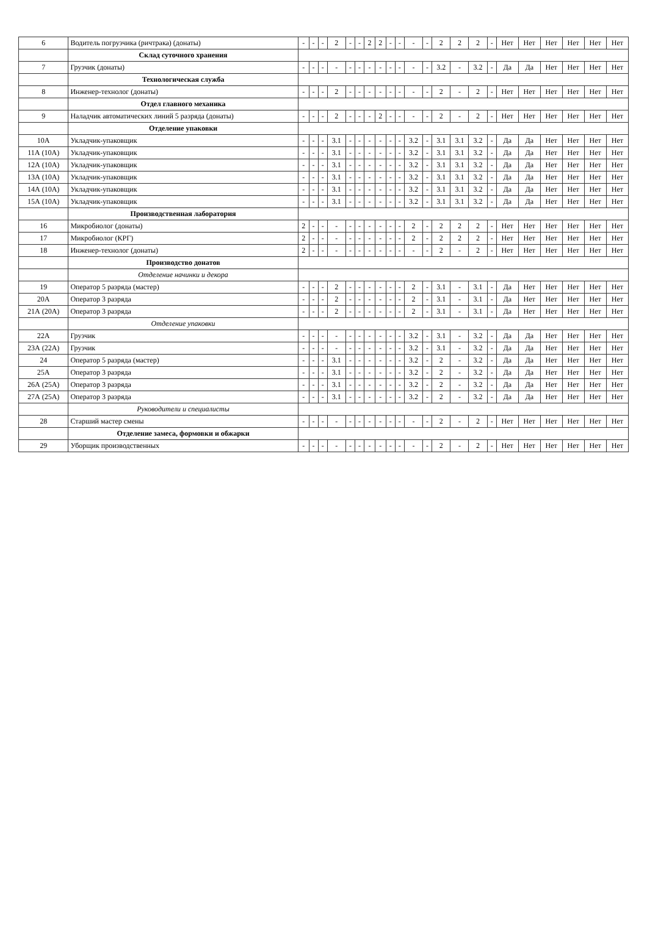| 6 | Водитель погрузчика (ричтрака) (донаты) | - | - | - | 2 | - | - | 2 | 2 | - | - | - | - | 2 | 2 | 2 | - | Нет | Нет | Нет | Нет | Нет | Нет |
| | Склад суточного хранения | | | | | | | | | | | | | | | | | | | | | | |
| 7 | Грузчик (донаты) | - | - | - | - | - | - | - | - | - | - | - | - | 3.2 | - | 3.2 | - | Да | Да | Нет | Нет | Нет | Нет |
| | Технологическая служба | | | | | | | | | | | | | | | | | | | | | | |
| 8 | Инженер-технолог (донаты) | - | - | - | 2 | - | - | - | - | - | - | - | - | 2 | - | 2 | - | Нет | Нет | Нет | Нет | Нет | Нет |
| | Отдел главного механика | | | | | | | | | | | | | | | | | | | | | | |
| 9 | Наладчик автоматических линий 5 разряда (донаты) | - | - | - | 2 | - | - | - | 2 | - | - | - | - | 2 | - | 2 | - | Нет | Нет | Нет | Нет | Нет | Нет |
| | Отделение упаковки | | | | | | | | | | | | | | | | | | | | | | |
| 10А | Укладчик-упаковщик | - | - | - | 3.1 | - | - | - | - | - | - | 3.2 | - | 3.1 | 3.1 | 3.2 | - | Да | Да | Нет | Нет | Нет | Нет |
| 11А (10А) | Укладчик-упаковщик | - | - | - | 3.1 | - | - | - | - | - | - | 3.2 | - | 3.1 | 3.1 | 3.2 | - | Да | Да | Нет | Нет | Нет | Нет |
| 12А (10А) | Укладчик-упаковщик | - | - | - | 3.1 | - | - | - | - | - | - | 3.2 | - | 3.1 | 3.1 | 3.2 | - | Да | Да | Нет | Нет | Нет | Нет |
| 13А (10А) | Укладчик-упаковщик | - | - | - | 3.1 | - | - | - | - | - | - | 3.2 | - | 3.1 | 3.1 | 3.2 | - | Да | Да | Нет | Нет | Нет | Нет |
| 14А (10А) | Укладчик-упаковщик | - | - | - | 3.1 | - | - | - | - | - | - | 3.2 | - | 3.1 | 3.1 | 3.2 | - | Да | Да | Нет | Нет | Нет | Нет |
| 15А (10А) | Укладчик-упаковщик | - | - | - | 3.1 | - | - | - | - | - | - | 3.2 | - | 3.1 | 3.1 | 3.2 | - | Да | Да | Нет | Нет | Нет | Нет |
| | Производственная лаборатория | | | | | | | | | | | | | | | | | | | | | | |
| 16 | Микробиолог (донаты) | 2 | - | - | - | - | - | - | - | - | - | 2 | - | 2 | 2 | 2 | - | Нет | Нет | Нет | Нет | Нет | Нет |
| 17 | Микробиолог (КРГ) | 2 | - | - | - | - | - | - | - | - | - | 2 | - | 2 | 2 | 2 | - | Нет | Нет | Нет | Нет | Нет | Нет |
| 18 | Инженер-технолог (донаты) | 2 | - | - | - | - | - | - | - | - | - | - | - | 2 | - | 2 | - | Нет | Нет | Нет | Нет | Нет | Нет |
| | Производство донатов | | | | | | | | | | | | | | | | | | | | | | |
| | Отделение начинки и декора | | | | | | | | | | | | | | | | | | | | | | |
| 19 | Оператор 5 разряда (мастер) | - | - | - | 2 | - | - | - | - | - | - | 2 | - | 3.1 | - | 3.1 | - | Да | Нет | Нет | Нет | Нет | Нет |
| 20А | Оператор 3 разряда | - | - | - | 2 | - | - | - | - | - | - | 2 | - | 3.1 | - | 3.1 | - | Да | Нет | Нет | Нет | Нет | Нет |
| 21А (20А) | Оператор 3 разряда | - | - | - | 2 | - | - | - | - | - | - | 2 | - | 3.1 | - | 3.1 | - | Да | Нет | Нет | Нет | Нет | Нет |
| | Отделение упаковки | | | | | | | | | | | | | | | | | | | | | | |
| 22А | Грузчик | - | - | - | - | - | - | - | - | - | - | 3.2 | - | 3.1 | - | 3.2 | - | Да | Да | Нет | Нет | Нет | Нет |
| 23А (22А) | Грузчик | - | - | - | - | - | - | - | - | - | - | 3.2 | - | 3.1 | - | 3.2 | - | Да | Да | Нет | Нет | Нет | Нет |
| 24 | Оператор 5 разряда (мастер) | - | - | - | 3.1 | - | - | - | - | - | - | 3.2 | - | 2 | - | 3.2 | - | Да | Да | Нет | Нет | Нет | Нет |
| 25А | Оператор 3 разряда | - | - | - | 3.1 | - | - | - | - | - | - | 3.2 | - | 2 | - | 3.2 | - | Да | Да | Нет | Нет | Нет | Нет |
| 26А (25А) | Оператор 3 разряда | - | - | - | 3.1 | - | - | - | - | - | - | 3.2 | - | 2 | - | 3.2 | - | Да | Да | Нет | Нет | Нет | Нет |
| 27А (25А) | Оператор 3 разряда | - | - | - | 3.1 | - | - | - | - | - | - | 3.2 | - | 2 | - | 3.2 | - | Да | Да | Нет | Нет | Нет | Нет |
| | Руководители и специалисты | | | | | | | | | | | | | | | | | | | | | | |
| 28 | Старший мастер смены | - | - | - | - | - | - | - | - | - | - | - | - | 2 | - | 2 | - | Нет | Нет | Нет | Нет | Нет | Нет |
| | Отделение замеса, формовки и обжарки | | | | | | | | | | | | | | | | | | | | | | |
| 29 | Уборщик производственных | - | - | - | - | - | - | - | - | - | - | - | - | 2 | - | 2 | - | Нет | Нет | Нет | Нет | Нет | Нет |